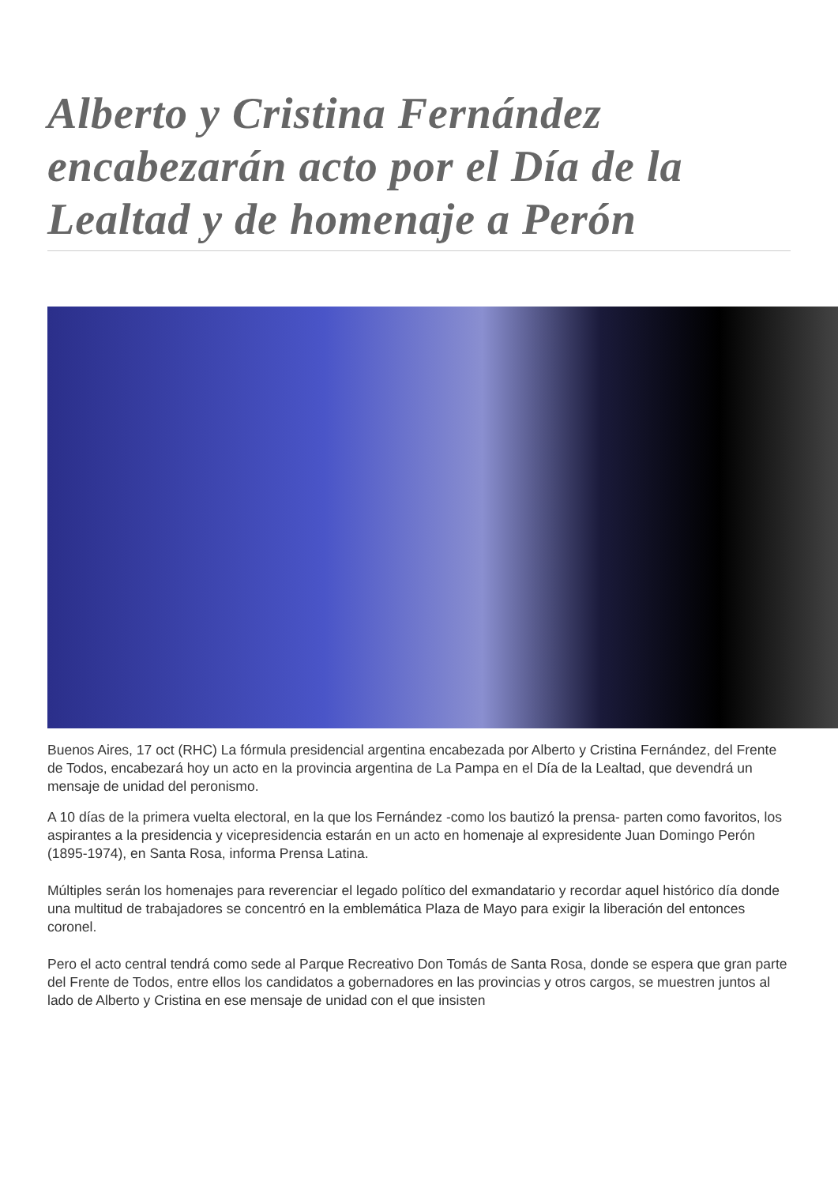Alberto y Cristina Fernández encabezarán acto por el Día de la Lealtad y de homenaje a Perón
Buenos Aires, 17 oct (RHC) La fórmula presidencial argentina encabezada por Alberto y Cristina Fernández, del Frente de Todos, encabezará hoy un acto en la provincia argentina de La Pampa en el Día de la Lealtad, que devendrá un mensaje de unidad del peronismo.
A 10 días de la primera vuelta electoral, en la que los Fernández -como los bautizó la prensa- parten como favoritos, los aspirantes a la presidencia y vicepresidencia estarán en un acto en homenaje al expresidente Juan Domingo Perón (1895-1974), en Santa Rosa, informa Prensa Latina.
Múltiples serán los homenajes para reverenciar el legado político del exmandatario y recordar aquel histórico día donde una multitud de trabajadores se concentró en la emblemática Plaza de Mayo para exigir la liberación del entonces coronel.
Pero el acto central tendrá como sede al Parque Recreativo Don Tomás de Santa Rosa, donde se espera que gran parte del Frente de Todos, entre ellos los candidatos a gobernadores en las provincias y otros cargos, se muestren juntos al lado de Alberto y Cristina en ese mensaje de unidad con el que insisten